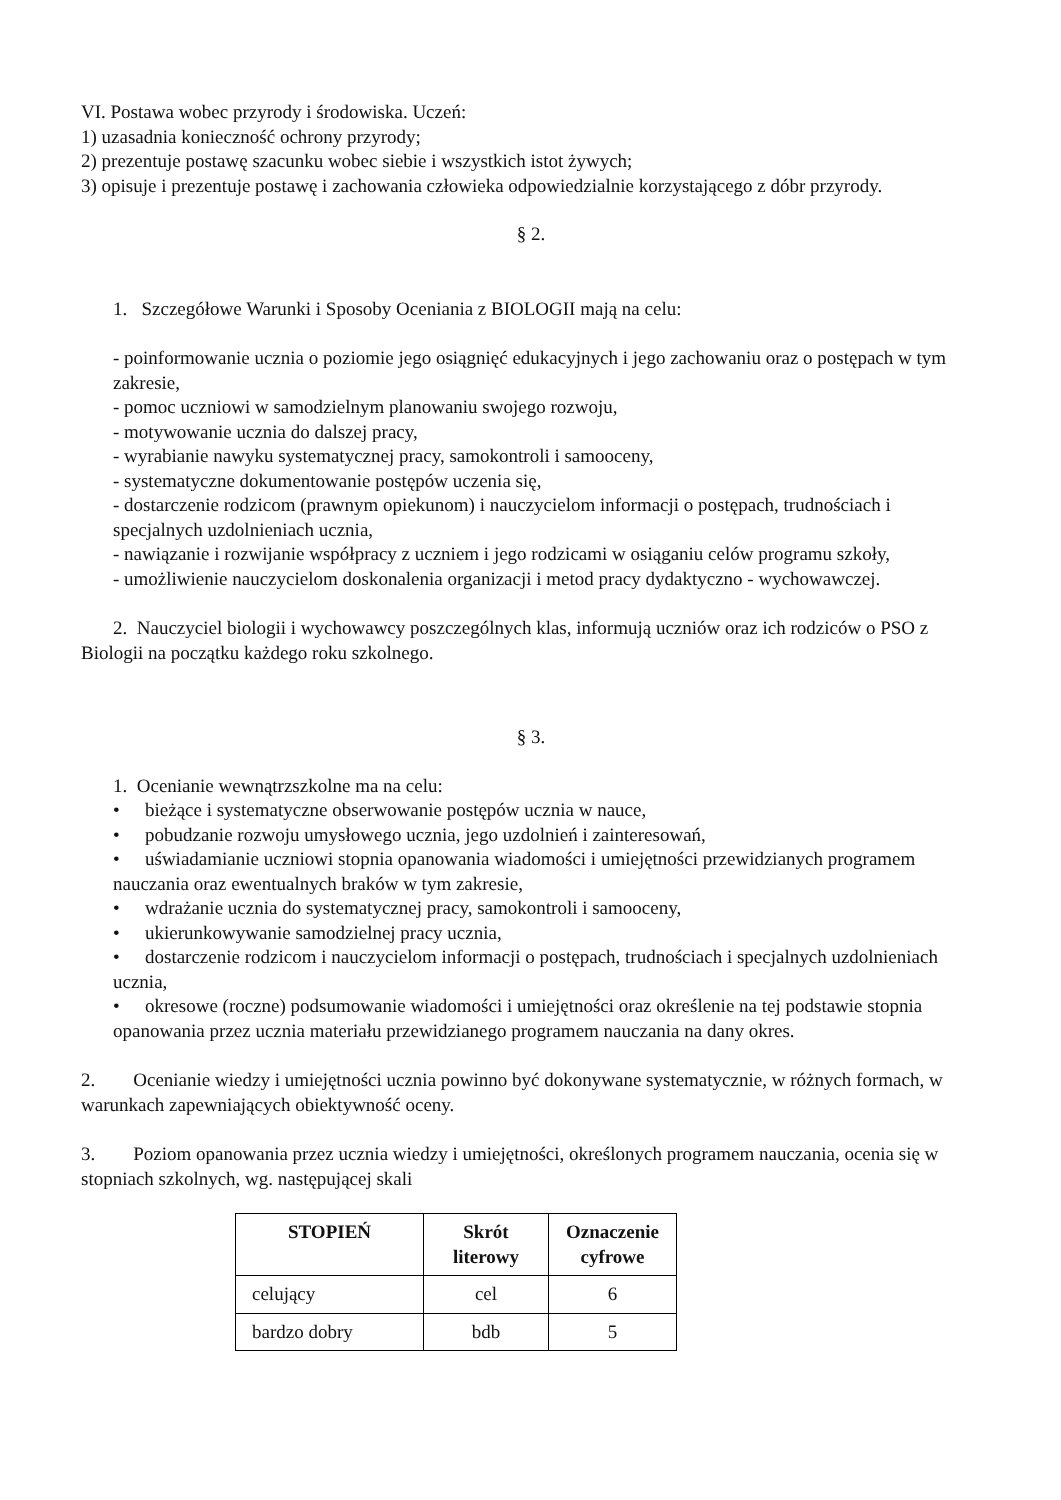VI. Postawa wobec przyrody i środowiska. Uczeń:
1) uzasadnia konieczność ochrony przyrody;
2) prezentuje postawę szacunku wobec siebie i wszystkich istot żywych;
3) opisuje i prezentuje postawę i zachowania człowieka odpowiedzialnie korzystającego z dóbr przyrody.
§ 2.
1. Szczegółowe Warunki i Sposoby Oceniania z BIOLOGII mają na celu:
- poinformowanie ucznia o poziomie jego osiągnięć edukacyjnych i jego zachowaniu oraz o postępach w tym zakresie,
- pomoc uczniowi w samodzielnym planowaniu swojego rozwoju,
- motywowanie ucznia do dalszej pracy,
- wyrabianie nawyku systematycznej pracy, samokontroli i samooceny,
- systematyczne dokumentowanie postępów uczenia się,
- dostarczenie rodzicom (prawnym opiekunom) i nauczycielom informacji o postępach, trudnościach i specjalnych uzdolnieniach ucznia,
- nawiązanie i rozwijanie współpracy z uczniem i jego rodzicami w osiąganiu celów programu szkoły,
- umożliwienie nauczycielom doskonalenia organizacji i metod pracy dydaktyczno - wychowawczej.
2. Nauczyciel biologii i wychowawcy poszczególnych klas, informują uczniów oraz ich rodziców o PSO z Biologii na początku każdego roku szkolnego.
§ 3.
1. Ocenianie wewnątrzszkolne ma na celu:
• bieżące i systematyczne obserwowanie postępów ucznia w nauce,
• pobudzanie rozwoju umysłowego ucznia, jego uzdolnień i zainteresowań,
• uświadamianie uczniowi stopnia opanowania wiadomości i umiejętności przewidzianych programem nauczania oraz ewentualnych braków w tym zakresie,
• wdrażanie ucznia do systematycznej pracy, samokontroli i samooceny,
• ukierunkowywanie samodzielnej pracy ucznia,
• dostarczenie rodzicom i nauczycielom informacji o postępach, trudnościach i specjalnych uzdolnieniach ucznia,
• okresowe (roczne) podsumowanie wiadomości i umiejętności oraz określenie na tej podstawie stopnia opanowania przez ucznia materiału przewidzianego programem nauczania na dany okres.
2. Ocenianie wiedzy i umiejętności ucznia powinno być dokonywane systematycznie, w różnych formach, w warunkach zapewniających obiektywność oceny.
3. Poziom opanowania przez ucznia wiedzy i umiejętności, określonych programem nauczania, ocenia się w stopniach szkolnych, wg. następującej skali
| STOPIEŃ | Skrót literowy | Oznaczenie cyfrowe |
| --- | --- | --- |
| celujący | cel | 6 |
| bardzo dobry | bdb | 5 |